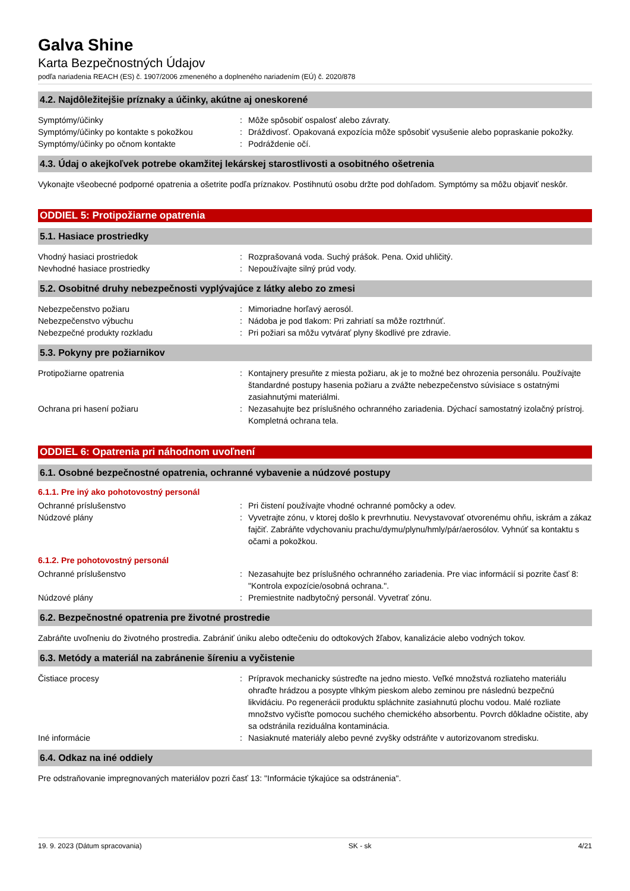Galva Shine
Karta Bezpečnostných Údajov
podľa nariadenia REACH (ES) č. 1907/2006 zmeneného a doplneného nariadením (EÚ) č. 2020/878
4.2. Najdôležitejšie príznaky a účinky, akútne aj oneskorené
Symptómy/účinky : Môže spôsobiť ospalosť alebo závraty.
Symptómy/účinky po kontakte s pokožkou : Dráždivosť. Opakovaná expozícia môže spôsobiť vysušenie alebo popraskanie pokožky.
Symptómy/účinky po očnom kontakte : Podráždenie očí.
4.3. Údaj o akejkoľvek potrebe okamžitej lekárskej starostlivosti a osobitného ošetrenia
Vykonajte všeobecné podporné opatrenia a ošetrite podľa príznakov. Postihnutú osobu držte pod dohľadom. Symptómy sa môžu objaviť neskôr.
ODDIEL 5: Protipožiarne opatrenia
5.1. Hasiace prostriedky
Vhodný hasiaci prostriedok : Rozprašovaná voda. Suchý prášok. Pena. Oxid uhličitý.
Nevhodné hasiace prostriedky : Nepoužívajte silný prúd vody.
5.2. Osobitné druhy nebezpečnosti vyplývajúce z látky alebo zo zmesi
Nebezpečenstvo požiaru : Mimoriadne horľavý aerosól.
Nebezpečenstvo výbuchu : Nádoba je pod tlakom: Pri zahriatí sa môže roztrhnúť.
Nebezpečné produkty rozkladu : Pri požiari sa môžu vytvárať plyny škodlivé pre zdravie.
5.3. Pokyny pre požiarnikov
Protipožiarne opatrenia : Kontajnery presuňte z miesta požiaru, ak je to možné bez ohrozenia personálu. Používajte štandardné postupy hasenia požiaru a zvážte nebezpečenstvo súvisiace s ostatnými zasiahnutými materiálmi.
Ochrana pri hasení požiaru : Nezasahujte bez príslušného ochranného zariadenia. Dýchací samostatný izolačný prístroj. Kompletná ochrana tela.
ODDIEL 6: Opatrenia pri náhodnom uvoľnení
6.1. Osobné bezpečnostné opatrenia, ochranné vybavenie a núdzové postupy
6.1.1. Pre iný ako pohotovostný personál
Ochranné príslušenstvo : Pri čistení používajte vhodné ochranné pomôcky a odev.
Núdzové plány : Vyvetrajte zónu, v ktorej došlo k prevrhnutiu. Nevystavovať otvorenému ohňu, iskrám a zákaz fajčiť. Zabráňte vdychovaniu prachu/dymu/plynu/hmly/pár/aerosólov. Vyhnúť sa kontaktu s očami a pokožkou.
6.1.2. Pre pohotovostný personál
Ochranné príslušenstvo : Nezasahujte bez príslušného ochranného zariadenia. Pre viac informácií si pozrite časť 8: "Kontrola expozície/osobná ochrana.".
Núdzové plány : Premiestnite nadbytočný personál. Vyvetrať zónu.
6.2. Bezpečnostné opatrenia pre životné prostredie
Zabráňte uvoľneniu do životného prostredia. Zabrániť úniku alebo odtečeniu do odtokových žľabov, kanalizácie alebo vodných tokov.
6.3. Metódy a materiál na zabránenie šíreniu a vyčistenie
Čistiace procesy : Prípravok mechanicky sústreďte na jedno miesto. Veľké množstvá rozliateho materiálu ohraďte hrádzou a posypte vlhkým pieskom alebo zeminou pre následnú bezpečnú likvidáciu. Po regenerácii produktu spláchnite zasiahnutú plochu vodou. Malé rozliate množstvo vyčisťte pomocou suchého chemického absorbentu. Povrch dôkladne očistite, aby sa odstránila reziduálna kontaminácia.
Iné informácie : Nasiaknuté materiály alebo pevné zvyšky odstráňte v autorizovanom stredisku.
6.4. Odkaz na iné oddiely
Pre odstraňovanie impregnovaných materiálov pozri časť 13: "Informácie týkajúce sa odstránenia".
19. 9. 2023 (Dátum spracovania) SK - sk 4/21